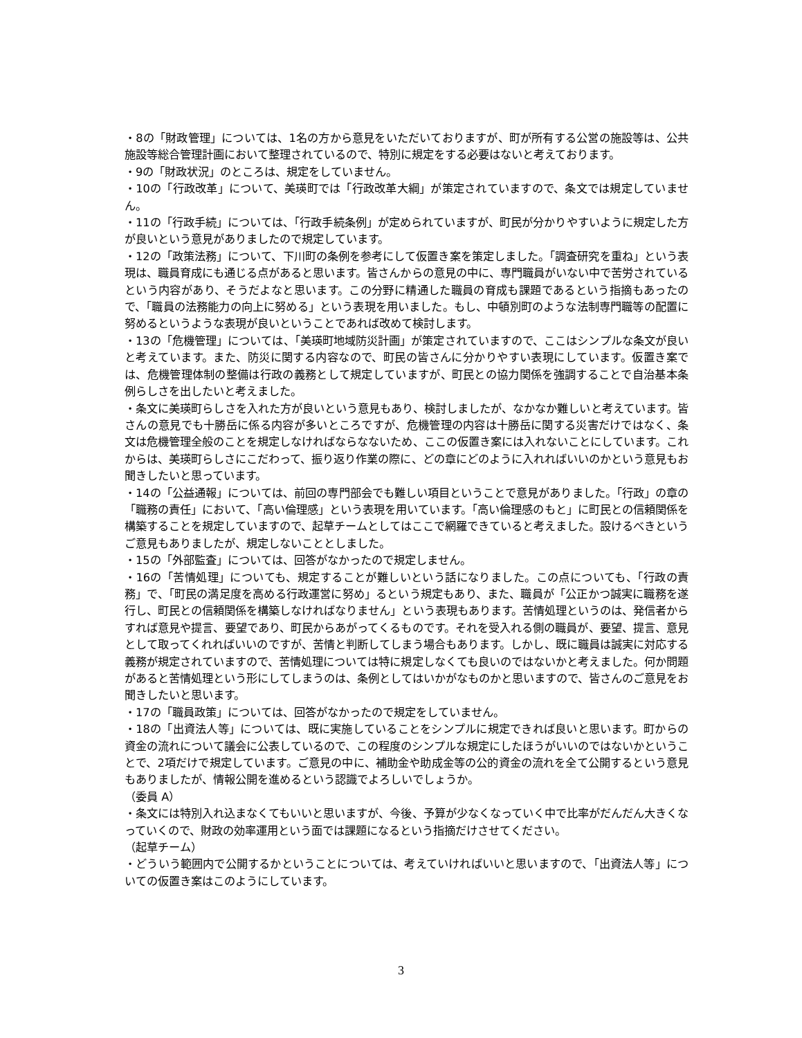・8の「財政管理」については、1名の方から意見をいただいておりますが、町が所有する公営の施設等は、公共施設等総合管理計画において整理されているので、特別に規定をする必要はないと考えております。
・9の「財政状況」のところは、規定をしていません。
・10の「行政改革」について、美瑛町では「行政改革大綱」が策定されていますので、条文では規定していません。
・11の「行政手続」については、「行政手続条例」が定められていますが、町民が分かりやすいように規定した方が良いという意見がありましたので規定しています。
・12の「政策法務」について、下川町の条例を参考にして仮置き案を策定しました。「調査研究を重ね」という表現は、職員育成にも通じる点があると思います。皆さんからの意見の中に、専門職員がいない中で苦労されているという内容があり、そうだよなと思います。この分野に精通した職員の育成も課題であるという指摘もあったので、「職員の法務能力の向上に努める」という表現を用いました。もし、中頓別町のような法制専門職等の配置に努めるというような表現が良いということであれば改めて検討します。
・13の「危機管理」については、「美瑛町地域防災計画」が策定されていますので、ここはシンプルな条文が良いと考えています。また、防災に関する内容なので、町民の皆さんに分かりやすい表現にしています。仮置き案では、危機管理体制の整備は行政の義務として規定していますが、町民との協力関係を強調することで自治基本条例らしさを出したいと考えました。
・条文に美瑛町らしさを入れた方が良いという意見もあり、検討しましたが、なかなか難しいと考えています。皆さんの意見でも十勝岳に係る内容が多いところですが、危機管理の内容は十勝岳に関する災害だけではなく、条文は危機管理全般のことを規定しなければならなないため、ここの仮置き案には入れないことにしています。これからは、美瑛町らしさにこだわって、振り返り作業の際に、どの章にどのように入れればいいのかという意見もお聞きしたいと思っています。
・14の「公益通報」については、前回の専門部会でも難しい項目ということで意見がありました。「行政」の章の「職務の責任」において、「高い倫理感」という表現を用いています。「高い倫理感のもと」に町民との信頼関係を構築することを規定していますので、起草チームとしてはここで網羅できていると考えました。設けるべきというご意見もありましたが、規定しないこととしました。
・15の「外部監査」については、回答がなかったので規定しません。
・16の「苦情処理」についても、規定することが難しいという話になりました。この点についても、「行政の責務」で、「町民の満足度を高める行政運営に努め」るという規定もあり、また、職員が「公正かつ誠実に職務を遂行し、町民との信頼関係を構築しなければなりません」という表現もあります。苦情処理というのは、発信者からすれば意見や提言、要望であり、町民からあがってくるものです。それを受入れる側の職員が、要望、提言、意見として取ってくれればいいのですが、苦情と判断してしまう場合もあります。しかし、既に職員は誠実に対応する義務が規定されていますので、苦情処理については特に規定しなくても良いのではないかと考えました。何か問題があると苦情処理という形にしてしまうのは、条例としてはいかがなものかと思いますので、皆さんのご意見をお聞きしたいと思います。
・17の「職員政策」については、回答がなかったので規定をしていません。
・18の「出資法人等」については、既に実施していることをシンプルに規定できれば良いと思います。町からの資金の流れについて議会に公表しているので、この程度のシンプルな規定にしたほうがいいのではないかということで、2項だけで規定しています。ご意見の中に、補助金や助成金等の公的資金の流れを全て公開するという意見もありましたが、情報公開を進めるという認識でよろしいでしょうか。
（委員 A）
・条文には特別入れ込まなくてもいいと思いますが、今後、予算が少なくなっていく中で比率がだんだん大きくなっていくので、財政の効率運用という面では課題になるという指摘だけさせてください。
（起草チーム）
・どういう範囲内で公開するかということについては、考えていければいいと思いますので、「出資法人等」についての仮置き案はこのようにしています。
3